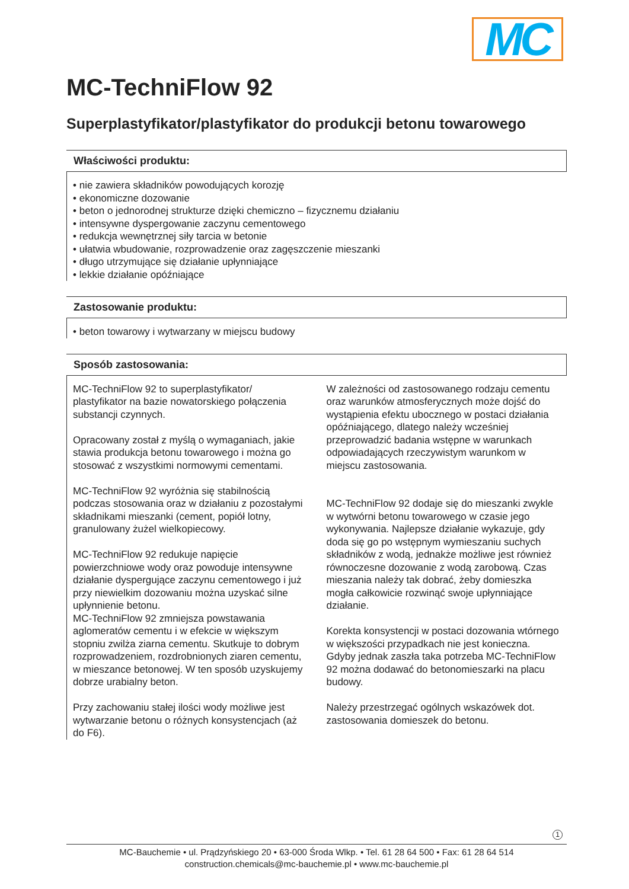MC
MC-TechniFlow 92
Superplastyfikator/plastyfikator do produkcji betonu towarowego
Właściwości produktu:
• nie zawiera składników powodujących korozję
• ekonomiczne dozowanie
• beton o jednorodnej strukturze dzięki chemiczno – fizycznemu działaniu
• intensywne dyspergowanie zaczynu cementowego
• redukcja wewnętrznej siły tarcia w betonie
• ułatwia wbudowanie, rozprowadzenie oraz zagęszczenie mieszanki
• długo utrzymujące się działanie upłynniające
• lekkie działanie opóźniające
Zastosowanie produktu:
• beton towarowy i wytwarzany w miejscu budowy
Sposób zastosowania:
MC-TechniFlow 92 to superplastyfikator/ plastyfikator na bazie nowatorskiego połączenia substancji czynnych.
Opracowany został z myślą o wymaganiach, jakie stawia produkcja betonu towarowego i można go stosować z wszystkimi normowymi cementami.
MC-TechniFlow 92 wyróżnia się stabilnością podczas stosowania oraz w działaniu z pozostałymi składnikami mieszanki (cement, popiół lotny, granulowany żużel wielkopiecowy.
MC-TechniFlow 92 redukuje napięcie powierzchniowe wody oraz powoduje intensywne działanie dyspergujące zaczynu cementowego i już przy niewielkim dozowaniu można uzyskać silne upłynnienie betonu.
MC-TechniFlow 92 zmniejsza powstawania aglomeratów cementu i w efekcie w większym stopniu zwilża ziarna cementu. Skutkuje to dobrym rozprowadzeniem, rozdrobnionych ziaren cementu, w mieszance betonowej. W ten sposób uzyskujemy dobrze urabialny beton.
Przy zachowaniu stałej ilości wody możliwe jest wytwarzanie betonu o różnych konsystencjach (aż do F6).
W zależności od zastosowanego rodzaju cementu oraz warunków atmosferycznych może dojść do wystąpienia efektu ubocznego w postaci działania opóźniającego, dlatego należy wcześniej przeprowadzić badania wstępne w warunkach odpowiadających rzeczywistym warunkom w miejscu zastosowania.
MC-TechniFlow 92 dodaje się do mieszanki zwykle w wytwórni betonu towarowego w czasie jego wykonywania. Najlepsze działanie wykazuje, gdy doda się go po wstępnym wymieszaniu suchych składników z wodą, jednakże możliwe jest również równoczesne dozowanie z wodą zarobową. Czas mieszania należy tak dobrać, żeby domieszka mogła całkowicie rozwinąć swoje upłynniające działanie.
Korekta konsystencji w postaci dozowania wtórnego w większości przypadkach nie jest konieczna. Gdyby jednak zaszła taka potrzeba MC-TechniFlow 92 można dodawać do betonomieszarki na placu budowy.
Należy przestrzegać ogólnych wskazówek dot. zastosowania domieszek do betonu.
1
MC-Bauchemie • ul. Prądzyńskiego 20 • 63-000 Środa Wlkp. • Tel. 61 28 64 500 • Fax: 61 28 64 514
construction.chemicals@mc-bauchemie.pl • www.mc-bauchemie.pl